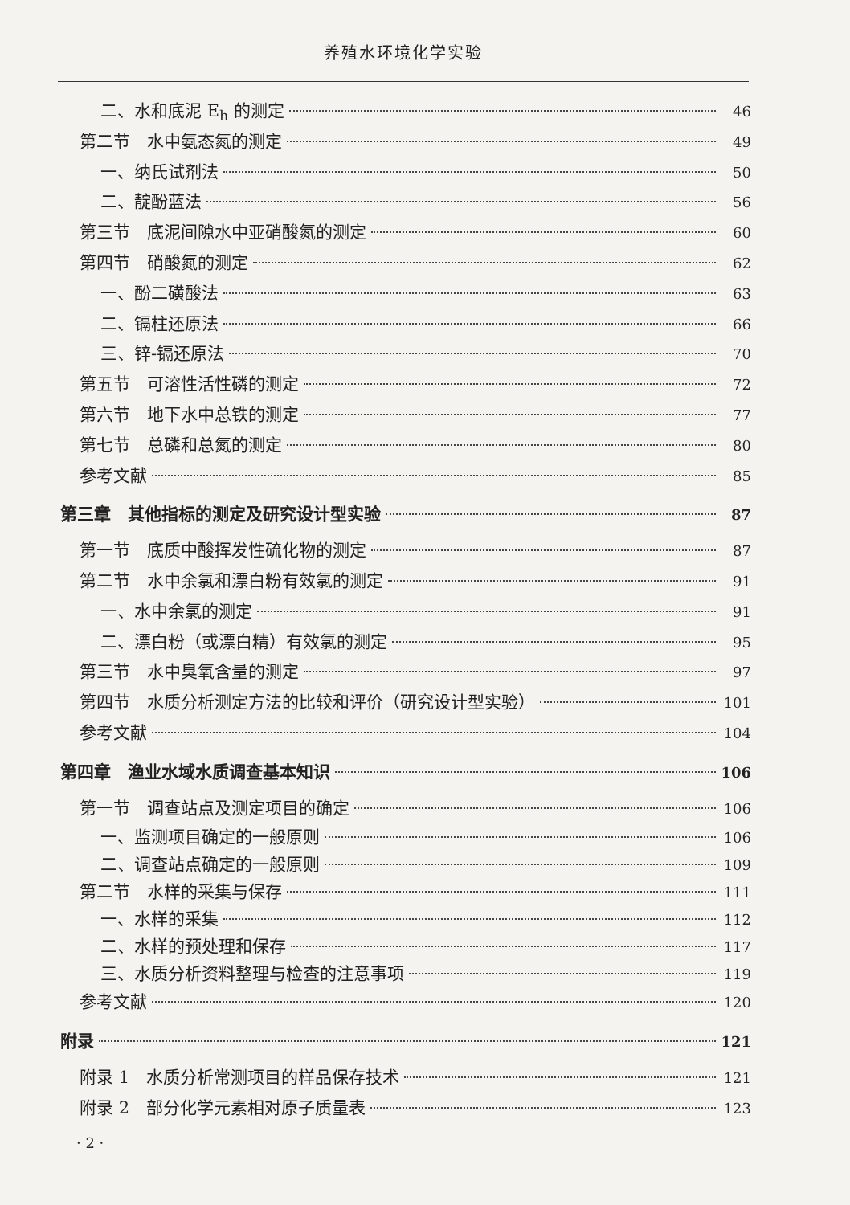养殖水环境化学实验
二、水和底泥 E<sub>h</sub> 的测定 46
第二节　水中氨态氮的测定 49
一、纳氏试剂法 50
二、靛酚蓝法 56
第三节　底泥间隙水中亚硝酸氮的测定 60
第四节　硝酸氮的测定 62
一、酚二磺酸法 63
二、镉柱还原法 66
三、锌-镉还原法 70
第五节　可溶性活性磷的测定 72
第六节　地下水中总铁的测定 77
第七节　总磷和总氮的测定 80
参考文献 85
第三章　其他指标的测定及研究设计型实验 87
第一节　底质中酸挥发性硫化物的测定 87
第二节　水中余氯和漂白粉有效氯的测定 91
一、水中余氯的测定 91
二、漂白粉（或漂白精）有效氯的测定 95
第三节　水中臭氧含量的测定 97
第四节　水质分析测定方法的比较和评价（研究设计型实验） 101
参考文献 104
第四章　渔业水域水质调查基本知识 106
第一节　调查站点及测定项目的确定 106
一、监测项目确定的一般原则 106
二、调查站点确定的一般原则 109
第二节　水样的采集与保存 111
一、水样的采集 112
二、水样的预处理和保存 117
三、水质分析资料整理与检查的注意事项 119
参考文献 120
附录 121
附录 1　水质分析常测项目的样品保存技术 121
附录 2　部分化学元素相对原子质量表 123
· 2 ·